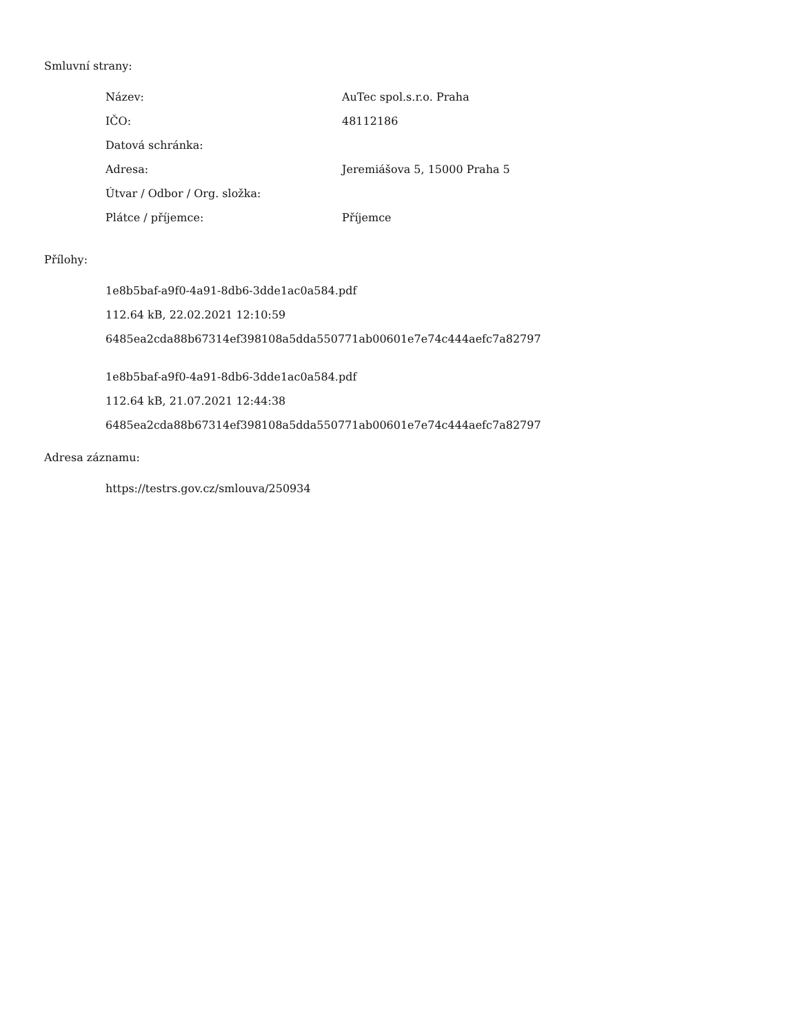Smluvní strany:
| Název: | AuTec spol.s.r.o. Praha |
| IČO: | 48112186 |
| Datová schránka: | |
| Adresa: | Jeremiášova 5, 15000 Praha 5 |
| Útvar / Odbor / Org. složka: | |
| Plátce / příjemce: | Příjemce |
Přílohy:
1e8b5baf-a9f0-4a91-8db6-3dde1ac0a584.pdf
112.64 kB, 22.02.2021 12:10:59
6485ea2cda88b67314ef398108a5dda550771ab00601e7e74c444aefc7a82797
1e8b5baf-a9f0-4a91-8db6-3dde1ac0a584.pdf
112.64 kB, 21.07.2021 12:44:38
6485ea2cda88b67314ef398108a5dda550771ab00601e7e74c444aefc7a82797
Adresa záznamu:
https://testrs.gov.cz/smlouva/250934